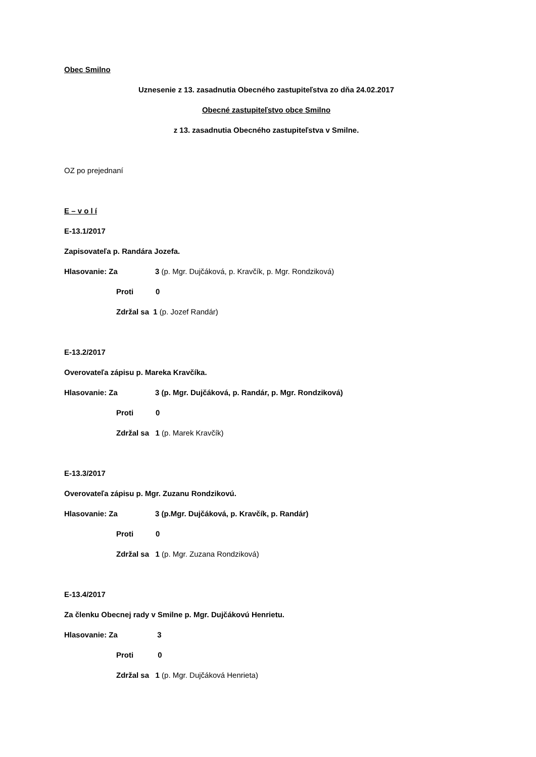Obec Smilno
Uznesenie z 13. zasadnutia Obecného zastupiteľstva zo dňa 24.02.2017
Obecné zastupiteľstvo obce Smilno
z 13. zasadnutia Obecného zastupiteľstva v Smilne.
OZ po prejednaní
E – v o l í
E-13.1/2017
Zapisovateľa p. Randára Jozefa.
Hlasovanie: Za 3 (p. Mgr. Dujčáková, p. Kravčík, p. Mgr. Rondziková)
Proti 0
Zdržal sa 1 (p. Jozef Randár)
E-13.2/2017
Overovateľa zápisu p. Mareka Kravčíka.
Hlasovanie: Za 3 (p. Mgr. Dujčáková, p. Randár, p. Mgr. Rondziková)
Proti 0
Zdržal sa 1 (p. Marek Kravčík)
E-13.3/2017
Overovateľa zápisu p. Mgr. Zuzanu Rondzikovú.
Hlasovanie: Za 3 (p.Mgr. Dujčáková, p. Kravčík, p. Randár)
Proti 0
Zdržal sa 1 (p. Mgr. Zuzana Rondziková)
E-13.4/2017
Za členku Obecnej rady v Smilne p. Mgr. Dujčákovú Henrietu.
Hlasovanie: Za 3
Proti 0
Zdržal sa 1 (p. Mgr. Dujčáková Henrieta)